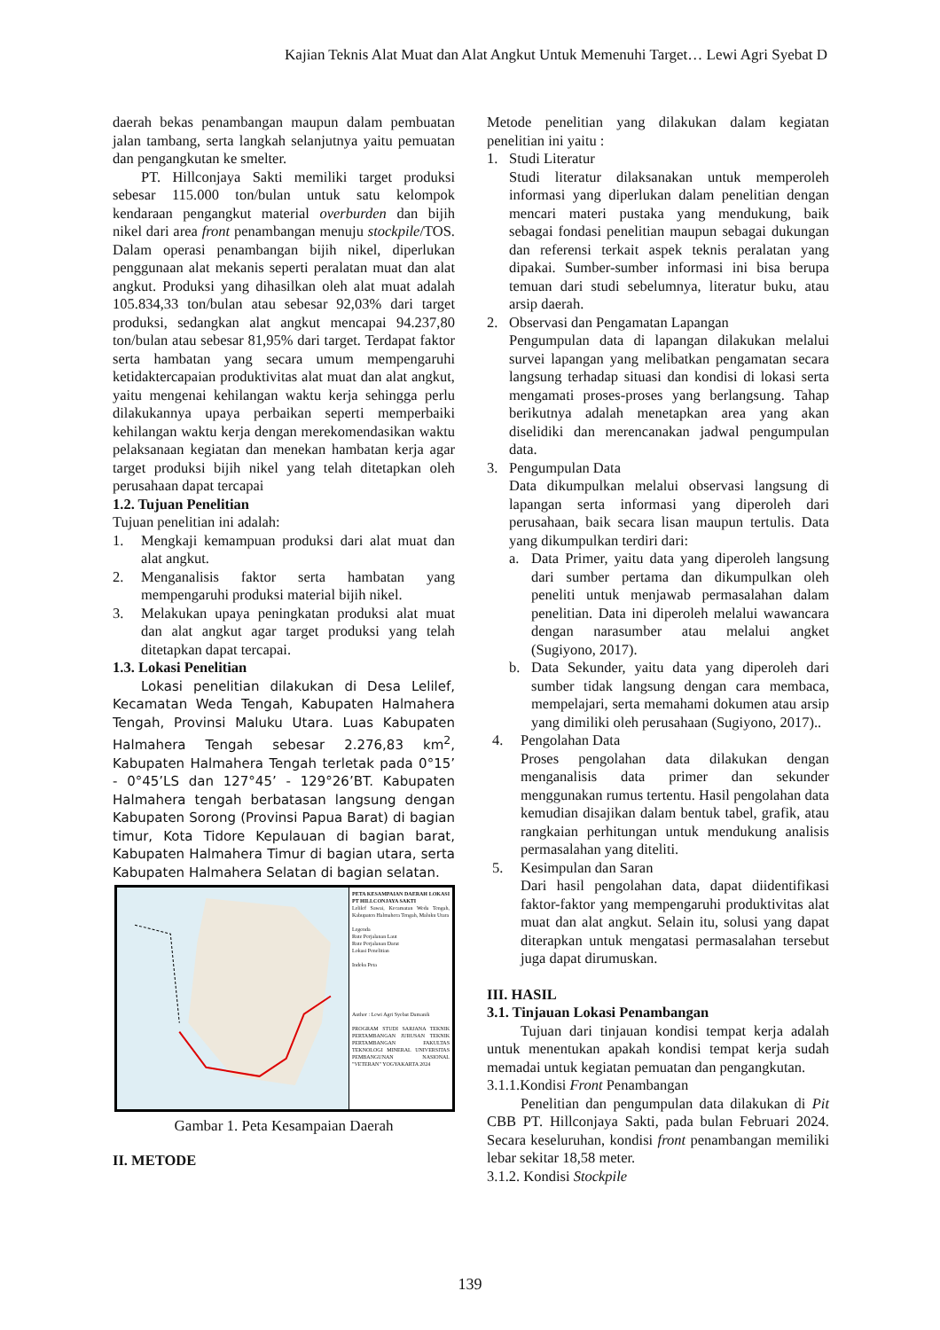Kajian Teknis Alat Muat dan Alat Angkut Untuk Memenuhi Target… Lewi Agri Syebat D
daerah bekas penambangan maupun dalam pembuatan jalan tambang, serta langkah selanjutnya yaitu pemuatan dan pengangkutan ke smelter.
PT. Hillconjaya Sakti memiliki target produksi sebesar 115.000 ton/bulan untuk satu kelompok kendaraan pengangkut material overburden dan bijih nikel dari area front penambangan menuju stockpile/TOS. Dalam operasi penambangan bijih nikel, diperlukan penggunaan alat mekanis seperti peralatan muat dan alat angkut. Produksi yang dihasilkan oleh alat muat adalah 105.834,33 ton/bulan atau sebesar 92,03% dari target produksi, sedangkan alat angkut mencapai 94.237,80 ton/bulan atau sebesar 81,95% dari target. Terdapat faktor serta hambatan yang secara umum mempengaruhi ketidaktercapaian produktivitas alat muat dan alat angkut, yaitu mengenai kehilangan waktu kerja sehingga perlu dilakukannya upaya perbaikan seperti memperbaiki kehilangan waktu kerja dengan merekomendasikan waktu pelaksanaan kegiatan dan menekan hambatan kerja agar target produksi bijih nikel yang telah ditetapkan oleh perusahaan dapat tercapai
1.2. Tujuan Penelitian
Tujuan penelitian ini adalah:
1. Mengkaji kemampuan produksi dari alat muat dan alat angkut.
2. Menganalisis faktor serta hambatan yang mempengaruhi produksi material bijih nikel.
3. Melakukan upaya peningkatan produksi alat muat dan alat angkut agar target produksi yang telah ditetapkan dapat tercapai.
1.3. Lokasi Penelitian
Lokasi penelitian dilakukan di Desa Lelilef, Kecamatan Weda Tengah, Kabupaten Halmahera Tengah, Provinsi Maluku Utara. Luas Kabupaten Halmahera Tengah sebesar 2.276,83 km<sup>2</sup>, Kabupaten Halmahera Tengah terletak pada 0°15’ - 0°45’LS dan 127°45’ - 129°26’BT. Kabupaten Halmahera tengah berbatasan langsung dengan Kabupaten Sorong (Provinsi Papua Barat) di bagian timur, Kota Tidore Kepulauan di bagian barat, Kabupaten Halmahera Timur di bagian utara, serta Kabupaten Halmahera Selatan di bagian selatan.
PETA KESAMPAIAN DAERAH LOKASI PT HILLCONJAYA SAKTI
Lelilef Sawai, Kecamatan Weda Tengah, Kabupaten Halmahera Tengah, Maluku Utara
Legenda
Rute Perjalanan Laut
Rute Perjalanan Darat
Lokasi Penelitian
Indeks Peta
Author : Lewi Agri Syebat Damanik
PROGRAM STUDI SARJANA TEKNIK PERTAMBANGAN JURUSAN TEKNIK PERTAMBANGAN FAKULTAS TEKNOLOGI MINERAL UNIVERSITAS PEMBANGUNAN NASIONAL "VETERAN" YOGYAKARTA 2024
Gambar 1. Peta Kesampaian Daerah
II. METODE
Metode penelitian yang dilakukan dalam kegiatan penelitian ini yaitu :
1. Studi Literatur
Studi literatur dilaksanakan untuk memperoleh informasi yang diperlukan dalam penelitian dengan mencari materi pustaka yang mendukung, baik sebagai fondasi penelitian maupun sebagai dukungan dan referensi terkait aspek teknis peralatan yang dipakai. Sumber-sumber informasi ini bisa berupa temuan dari studi sebelumnya, literatur buku, atau arsip daerah.
2. Observasi dan Pengamatan Lapangan
Pengumpulan data di lapangan dilakukan melalui survei lapangan yang melibatkan pengamatan secara langsung terhadap situasi dan kondisi di lokasi serta mengamati proses-proses yang berlangsung. Tahap berikutnya adalah menetapkan area yang akan diselidiki dan merencanakan jadwal pengumpulan data.
3. Pengumpulan Data
Data dikumpulkan melalui observasi langsung di lapangan serta informasi yang diperoleh dari perusahaan, baik secara lisan maupun tertulis. Data yang dikumpulkan terdiri dari:
a. Data Primer, yaitu data yang diperoleh langsung dari sumber pertama dan dikumpulkan oleh peneliti untuk menjawab permasalahan dalam penelitian. Data ini diperoleh melalui wawancara dengan narasumber atau melalui angket (Sugiyono, 2017).
b. Data Sekunder, yaitu data yang diperoleh dari sumber tidak langsung dengan cara membaca, mempelajari, serta memahami dokumen atau arsip yang dimiliki oleh perusahaan (Sugiyono, 2017)..
4. Pengolahan Data
Proses pengolahan data dilakukan dengan menganalisis data primer dan sekunder menggunakan rumus tertentu. Hasil pengolahan data kemudian disajikan dalam bentuk tabel, grafik, atau rangkaian perhitungan untuk mendukung analisis permasalahan yang diteliti.
5. Kesimpulan dan Saran
Dari hasil pengolahan data, dapat diidentifikasi faktor-faktor yang mempengaruhi produktivitas alat muat dan alat angkut. Selain itu, solusi yang dapat diterapkan untuk mengatasi permasalahan tersebut juga dapat dirumuskan.
III. HASIL
3.1. Tinjauan Lokasi Penambangan
Tujuan dari tinjauan kondisi tempat kerja adalah untuk menentukan apakah kondisi tempat kerja sudah memadai untuk kegiatan pemuatan dan pengangkutan.
3.1.1.Kondisi Front Penambangan
Penelitian dan pengumpulan data dilakukan di Pit CBB PT. Hillconjaya Sakti, pada bulan Februari 2024. Secara keseluruhan, kondisi front penambangan memiliki lebar sekitar 18,58 meter.
3.1.2. Kondisi Stockpile
139